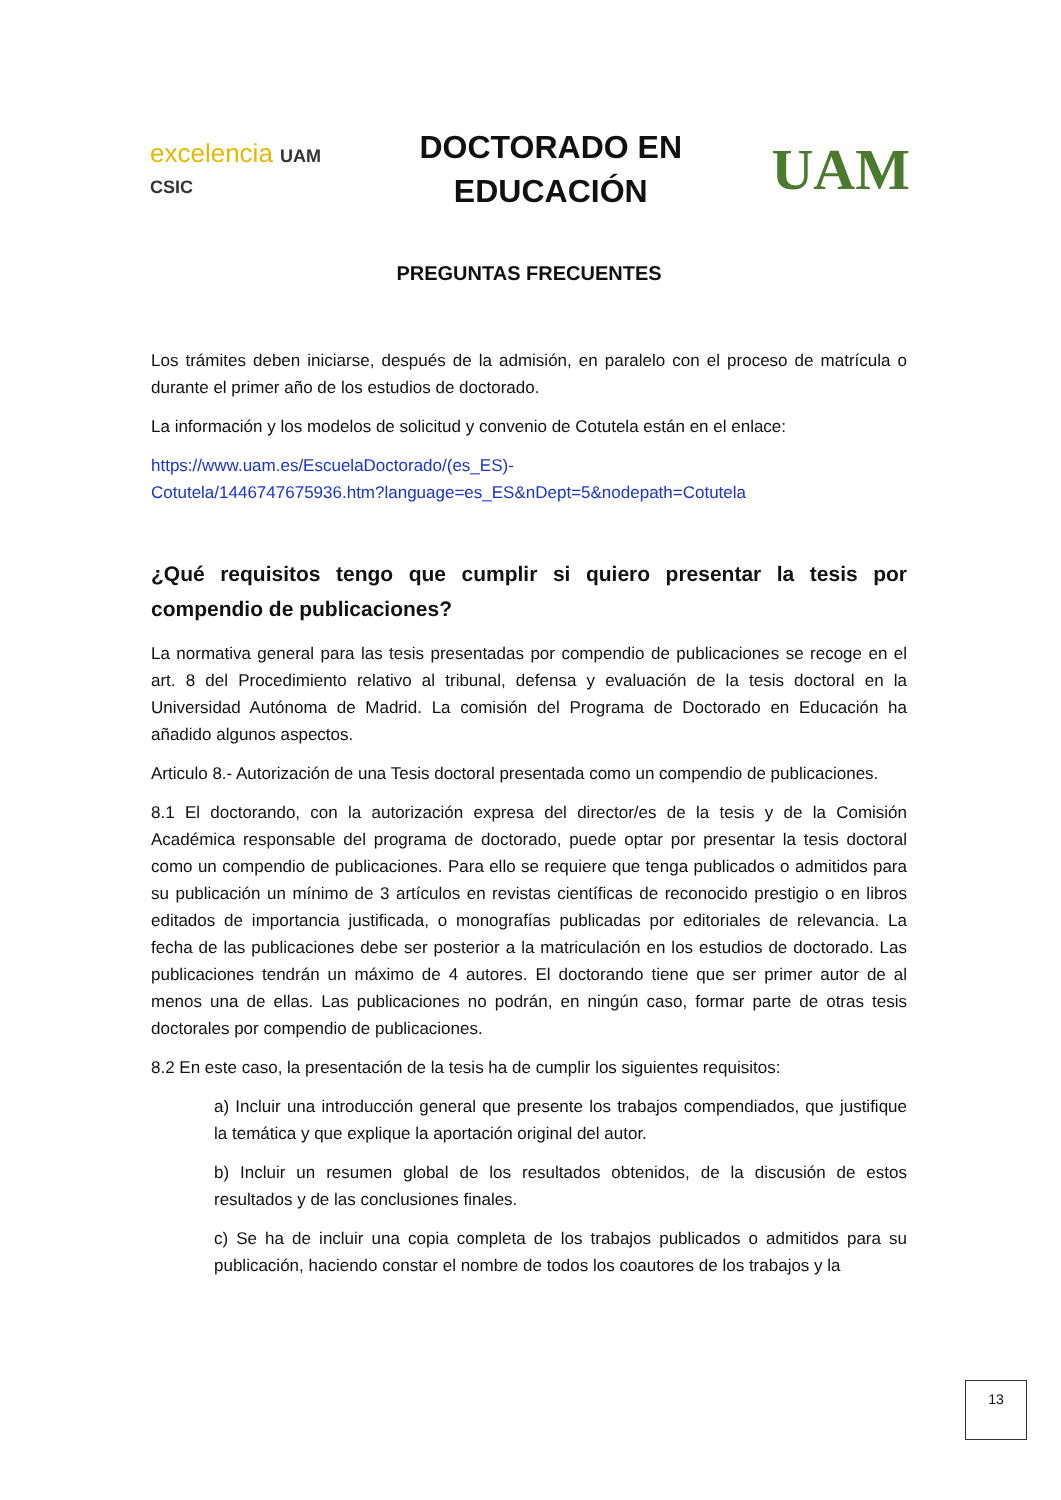excelencia UAM CSIC
DOCTORADO EN
EDUCACIÓN
UAM
PREGUNTAS FRECUENTES
Los trámites deben iniciarse, después de la admisión, en paralelo con el proceso de matrícula o durante el primer año de los estudios de doctorado.
La información y los modelos de solicitud y convenio de Cotutela están en el enlace:
https://www.uam.es/EscuelaDoctorado/(es_ES)-
Cotutela/1446747675936.htm?language=es_ES&nDept=5&nodepath=Cotutela
¿Qué requisitos tengo que cumplir si quiero presentar la tesis por compendio de publicaciones?
La normativa general para las tesis presentadas por compendio de publicaciones se recoge en el art. 8 del Procedimiento relativo al tribunal, defensa y evaluación de la tesis doctoral en la Universidad Autónoma de Madrid. La comisión del Programa de Doctorado en Educación ha añadido algunos aspectos.
Articulo 8.- Autorización de una Tesis doctoral presentada como un compendio de publicaciones.
8.1 El doctorando, con la autorización expresa del director/es de la tesis y de la Comisión Académica responsable del programa de doctorado, puede optar por presentar la tesis doctoral como un compendio de publicaciones. Para ello se requiere que tenga publicados o admitidos para su publicación un mínimo de 3 artículos en revistas científicas de reconocido prestigio o en libros editados de importancia justificada, o monografías publicadas por editoriales de relevancia. La fecha de las publicaciones debe ser posterior a la matriculación en los estudios de doctorado. Las publicaciones tendrán un máximo de 4 autores. El doctorando tiene que ser primer autor de al menos una de ellas. Las publicaciones no podrán, en ningún caso, formar parte de otras tesis doctorales por compendio de publicaciones.
8.2 En este caso, la presentación de la tesis ha de cumplir los siguientes requisitos:
a) Incluir una introducción general que presente los trabajos compendiados, que justifique la temática y que explique la aportación original del autor.
b) Incluir un resumen global de los resultados obtenidos, de la discusión de estos resultados y de las conclusiones finales.
c) Se ha de incluir una copia completa de los trabajos publicados o admitidos para su publicación, haciendo constar el nombre de todos los coautores de los trabajos y la
13